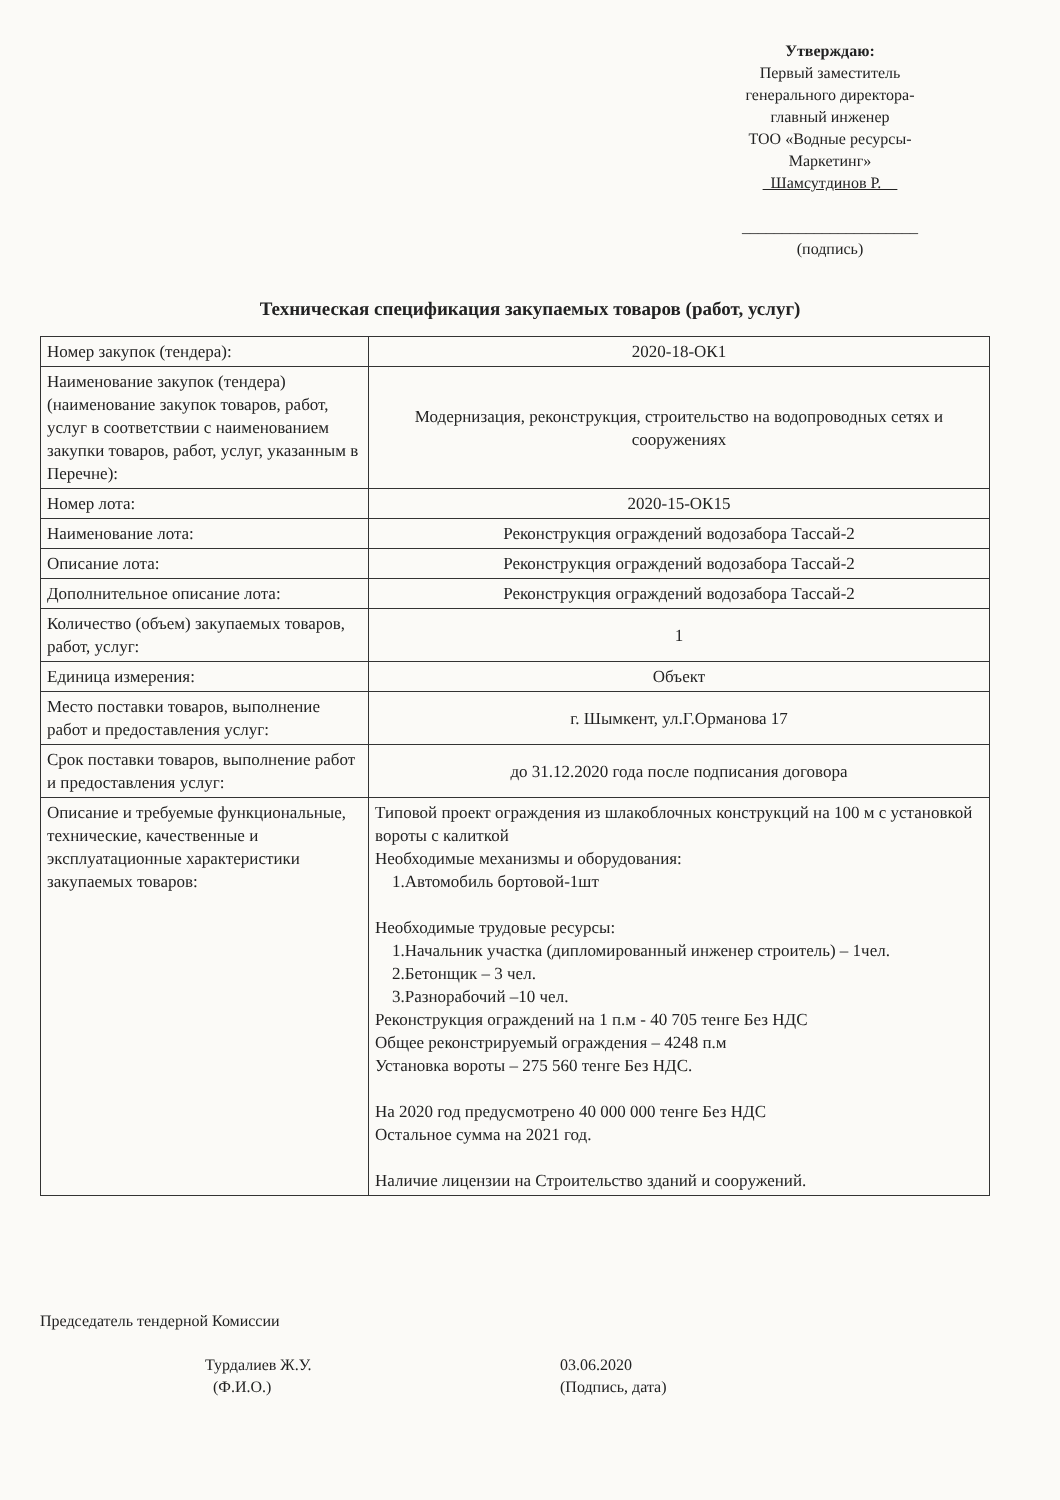Утверждаю:
Первый заместитель
генерального директора-
главный инженер
ТОО «Водные ресурсы-
Маркетинг»
Шамсутдинов Р.
______________________
(подпись)
Техническая спецификация закупаемых товаров (работ, услуг)
| Номер закупок (тендера): | 2020-18-ОК1 |
| Наименование закупок (тендера) (наименование закупок товаров, работ, услуг в соответствии с наименованием закупки товаров, работ, услуг, указанным в Перечне): | Модернизация, реконструкция, строительство на водопроводных сетях и сооружениях |
| Номер лота: | 2020-15-ОК15 |
| Наименование лота: | Реконструкция ограждений водозабора Тассай-2 |
| Описание лота: | Реконструкция ограждений водозабора Тассай-2 |
| Дополнительное описание лота: | Реконструкция ограждений водозабора Тассай-2 |
| Количество (объем) закупаемых товаров, работ, услуг: | 1 |
| Единица измерения: | Объект |
| Место поставки товаров, выполнение работ и предоставления услуг: | г. Шымкент, ул.Г.Орманова 17 |
| Срок поставки товаров, выполнение работ и предоставления услуг: | до 31.12.2020 года после подписания договора |
| Описание и требуемые функциональные, технические, качественные и эксплуатационные характеристики закупаемых товаров: | Типовой проект ограждения из шлакоблочных конструкций на 100 м с установкой вороты с калиткой Необходимые механизмы и оборудования: 1.Автомобиль бортовой-1шт Необходимые трудовые ресурсы: 1.Начальник участка (дипломированный инженер строитель) – 1чел. 2.Бетонщик – 3 чел. 3.Разнорабочий –10 чел. Реконструкция ограждений на 1 п.м - 40 705 тенге Без НДС Общее реконстрируемый ограждения – 4248 п.м Установка вороты – 275 560 тенге Без НДС. На 2020 год предусмотрено 40 000 000 тенге Без НДС Остальное сумма на 2021 год. Наличие лицензии на Строительство зданий и сооружений. |
Председатель тендерной Комиссии
Турдалиев Ж.У.
(Ф.И.О.)
03.06.2020
(Подпись, дата)